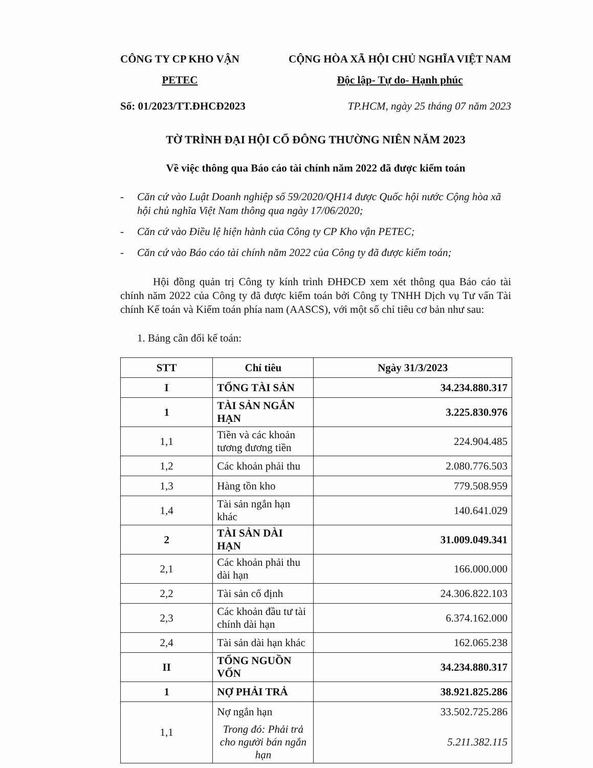CÔNG TY CP KHO VẬN
PETEC
CỘNG HÒA XÃ HỘI CHỦ NGHĨA VIỆT NAM
Độc lập- Tự do- Hạnh phúc
Số: 01/2023/TT.ĐHCĐ2023 TP.HCM, ngày 25 tháng 07 năm 2023
TỜ TRÌNH ĐẠI HỘI CỔ ĐÔNG THƯỜNG NIÊN NĂM 2023
Về việc thông qua Báo cáo tài chính năm 2022 đã được kiểm toán
- Căn cứ vào Luật Doanh nghiệp số 59/2020/QH14 được Quốc hội nước Cộng hòa xã hội chủ nghĩa Việt Nam thông qua ngày 17/06/2020;
- Căn cứ vào Điều lệ hiện hành của Công ty CP Kho vận PETEC;
- Căn cứ vào Báo cáo tài chính năm 2022 của Công ty đã được kiểm toán;
Hội đồng quản trị Công ty kính trình ĐHĐCĐ xem xét thông qua Báo cáo tài chính năm 2022 của Công ty đã được kiểm toán bởi Công ty TNHH Dịch vụ Tư vấn Tài chính Kế toán và Kiểm toán phía nam (AASCS), với một số chỉ tiêu cơ bản như sau:
1. Bảng cân đối kế toán:
| STT | Chỉ tiêu | Ngày 31/3/2023 |
| --- | --- | --- |
| I | TỔNG TÀI SẢN | 34.234.880.317 |
| 1 | TÀI SẢN NGẮN HẠN | 3.225.830.976 |
| 1,1 | Tiền và các khoản tương đương tiền | 224.904.485 |
| 1,2 | Các khoản phải thu | 2.080.776.503 |
| 1,3 | Hàng tồn kho | 779.508.959 |
| 1,4 | Tài sản ngắn hạn khác | 140.641.029 |
| 2 | TÀI SẢN DÀI HẠN | 31.009.049.341 |
| 2,1 | Các khoản phải thu dài hạn | 166.000.000 |
| 2,2 | Tài sản cố định | 24.306.822.103 |
| 2,3 | Các khoản đầu tư tài chính dài hạn | 6.374.162.000 |
| 2,4 | Tài sản dài hạn khác | 162.065.238 |
| II | TỔNG NGUỒN VỐN | 34.234.880.317 |
| 1 | NỢ PHẢI TRẢ | 38.921.825.286 |
| 1,1 | Nợ ngắn hạn | 33.502.725.286 |
| | Trong đó: Phải trả cho người bán ngắn hạn | 5.211.382.115 |